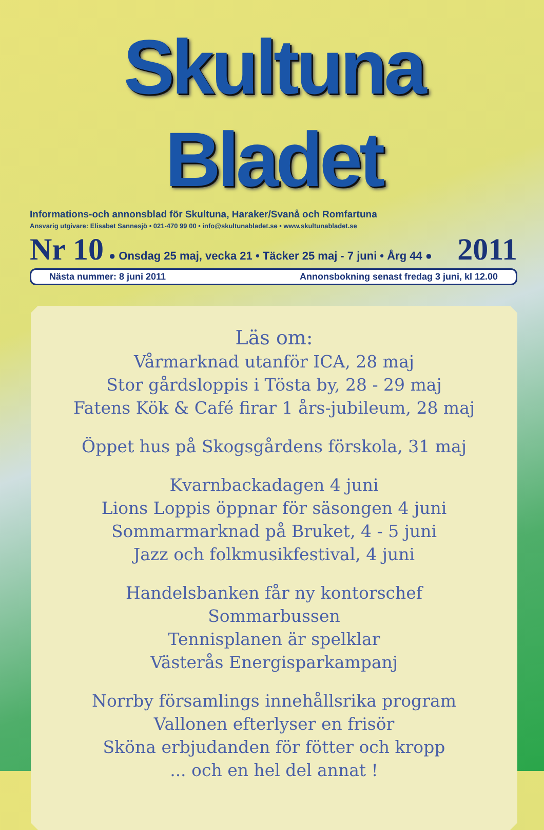Skultuna Bladet
Informations-och annonsblad för Skultuna, Haraker/Svanå och Romfartuna
Ansvarig utgivare: Elisabet Sannesjö • 021-470 99 00 • info@skultunabladet.se • www.skultunabladet.se
Nr 10 ● Onsdag 25 maj, vecka 21 • Täcker 25 maj - 7 juni • Årg 44 ● 2011
Nästa nummer: 8 juni 2011 Annonsbokning senast fredag 3 juni, kl 12.00
Läs om:
Vårmarknad utanför ICA, 28 maj
Stor gårdsloppis i Tösta by, 28 - 29 maj
Fatens Kök & Café firar 1 års-jubileum, 28 maj
Öppet hus på Skogsgårdens förskola, 31 maj
Kvarnbackadagen 4 juni
Lions Loppis öppnar för säsongen 4 juni
Sommarmarknad på Bruket, 4 - 5 juni
Jazz och folkmusikfestival, 4 juni
Handelsbanken får ny kontorschef
Sommarbussen
Tennisplanen är spelklar
Västerås Energisparkampanj
Norrby församlings innehållsrika program
Vallonen efterlyser en frisör
Sköna erbjudanden för fötter och kropp
... och en hel del annat !